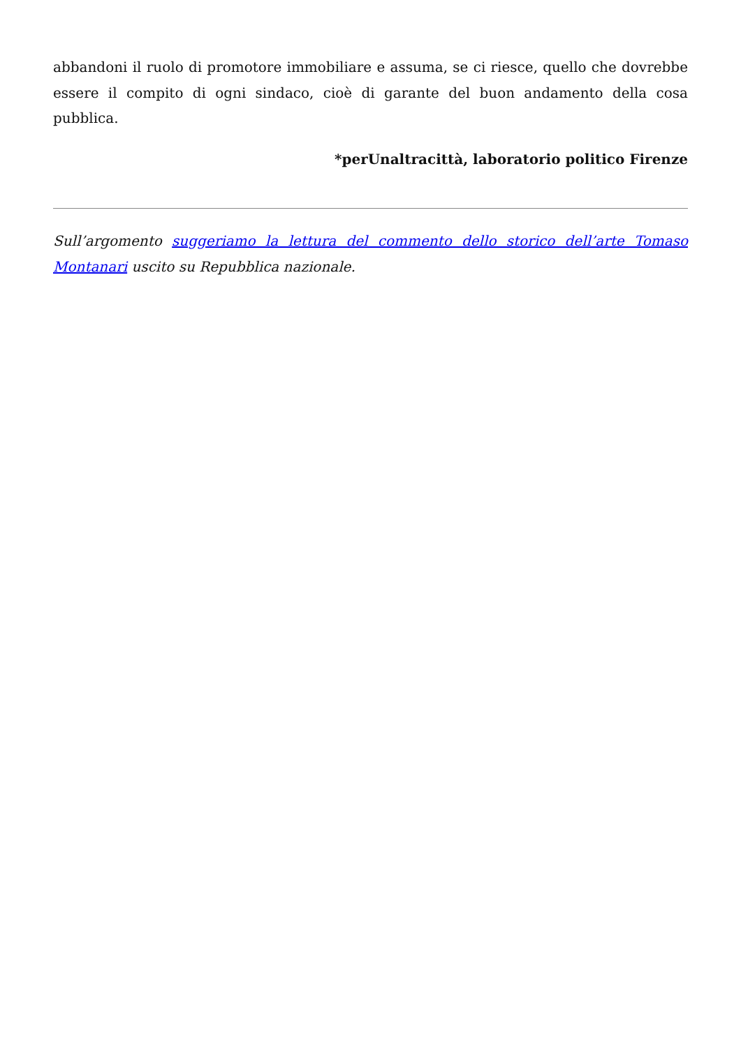abbandoni il ruolo di promotore immobiliare e assuma, se ci riesce, quello che dovrebbe essere il compito di ogni sindaco, cioè di garante del buon andamento della cosa pubblica.
*perUnaltracittà, laboratorio politico Firenze
Sull’argomento suggeriamo la lettura del commento dello storico dell’arte Tomaso Montanari uscito su Repubblica nazionale.